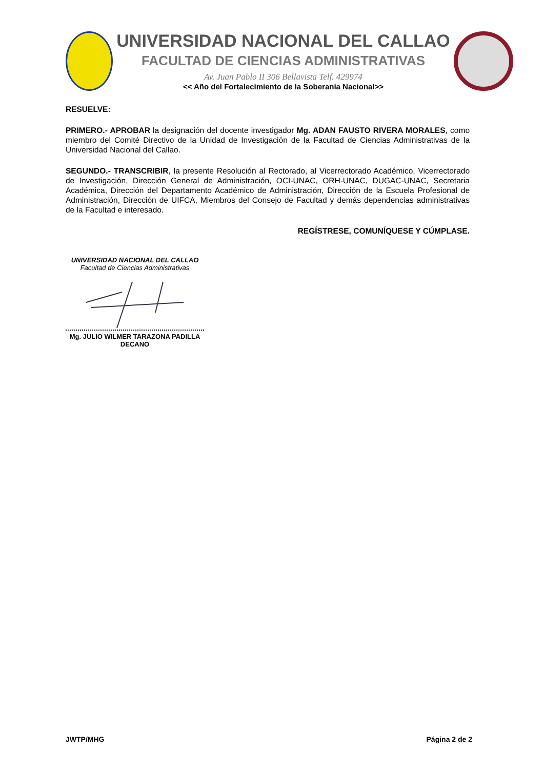UNIVERSIDAD NACIONAL DEL CALLAO
FACULTAD DE CIENCIAS ADMINISTRATIVAS
Av. Juan Pablo II 306 Bellavista Telf. 429974
<< Año del Fortalecimiento de la Soberanía Nacional>>
RESUELVE:
PRIMERO.- APROBAR la designación del docente investigador Mg. ADAN FAUSTO RIVERA MORALES, como miembro del Comité Directivo de la Unidad de Investigación de la Facultad de Ciencias Administrativas de la Universidad Nacional del Callao.
SEGUNDO.- TRANSCRIBIR, la presente Resolución al Rectorado, al Vicerrectorado Académico, Vicerrectorado de Investigación, Dirección General de Administración, OCI-UNAC, ORH-UNAC, DUGAC-UNAC, Secretaria Académica, Dirección del Departamento Académico de Administración, Dirección de la Escuela Profesional de Administración, Dirección de UIFCA, Miembros del Consejo de Facultad y demás dependencias administrativas de la Facultad e interesado.
REGÍSTRESE, COMUNÍQUESE Y CÚMPLASE.
UNIVERSIDAD NACIONAL DEL CALLAO
Facultad de Ciencias Administrativas
Mg. JULIO WILMER TARAZONA PADILLA
DECANO
JWTP/MHG Página 2 de 2